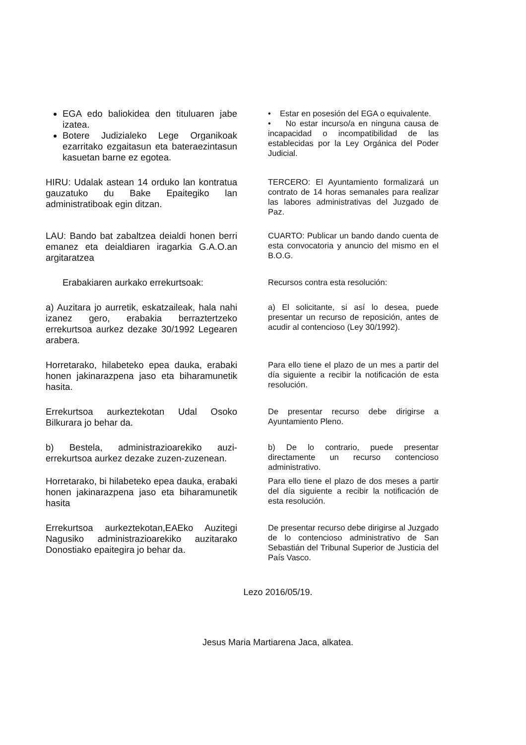EGA edo baliokidea den tituluaren jabe izatea.
Botere Judizialeko Lege Organikoak ezarritako ezgaitasun eta bateraezintasun kasuetan barne ez egotea.
• Estar en posesión del EGA o equivalente.
• No estar incurso/a en ninguna causa de incapacidad o incompatibilidad de las establecidas por la Ley Orgánica del Poder Judicial.
HIRU: Udalak astean 14 orduko lan kontratua gauzatuko du Bake Epaitegiko lan administratiboak egin ditzan.
TERCERO: El Ayuntamiento formalizará un contrato de 14 horas semanales para realizar las labores administrativas del Juzgado de Paz.
LAU: Bando bat zabaltzea deialdi honen berri emanez eta deialdiaren iragarkia G.A.O.an argitaratzea
CUARTO: Publicar un bando dando cuenta de esta convocatoria y anuncio del mismo en el B.O.G.
Erabakiaren aurkako errekurtsoak:
Recursos contra esta resolución:
a) Auzitara jo aurretik, eskatzaileak, hala nahi izanez gero, erabakia berraztertzeko errekurtsoa aurkez dezake 30/1992 Legearen arabera.
a) El solicitante, si así lo desea, puede presentar un recurso de reposición, antes de acudir al contencioso (Ley 30/1992).
Horretarako, hilabeteko epea dauka, erabaki honen jakinarazpena jaso eta biharamunetik hasita.
Para ello tiene el plazo de un mes a partir del día siguiente a recibir la notificación de esta resolución.
Errekurtsoa aurkeztekotan Udal Osoko Bilkurara jo behar da.
De presentar recurso debe dirigirse a Ayuntamiento Pleno.
b) Bestela, administrazioarekiko auzi-errekurtsoa aurkez dezake zuzen-zuzenean.
b) De lo contrario, puede presentar directamente un recurso contencioso administrativo.
Horretarako, bi hilabeteko epea dauka, erabaki honen jakinarazpena jaso eta biharamunetik hasita
Para ello tiene el plazo de dos meses a partir del día siguiente a recibir la notificación de esta resolución.
Errekurtsoa aurkeztekotan,EAEko Auzitegi Nagusiko administrazioarekiko auzitarako Donostiako epaitegira jo behar da.
De presentar recurso debe dirigirse al Juzgado de lo contencioso administrativo de San Sebastián del Tribunal Superior de Justicia del País Vasco.
Lezo 2016/05/19.
Jesus Maria Martiarena Jaca, alkatea.